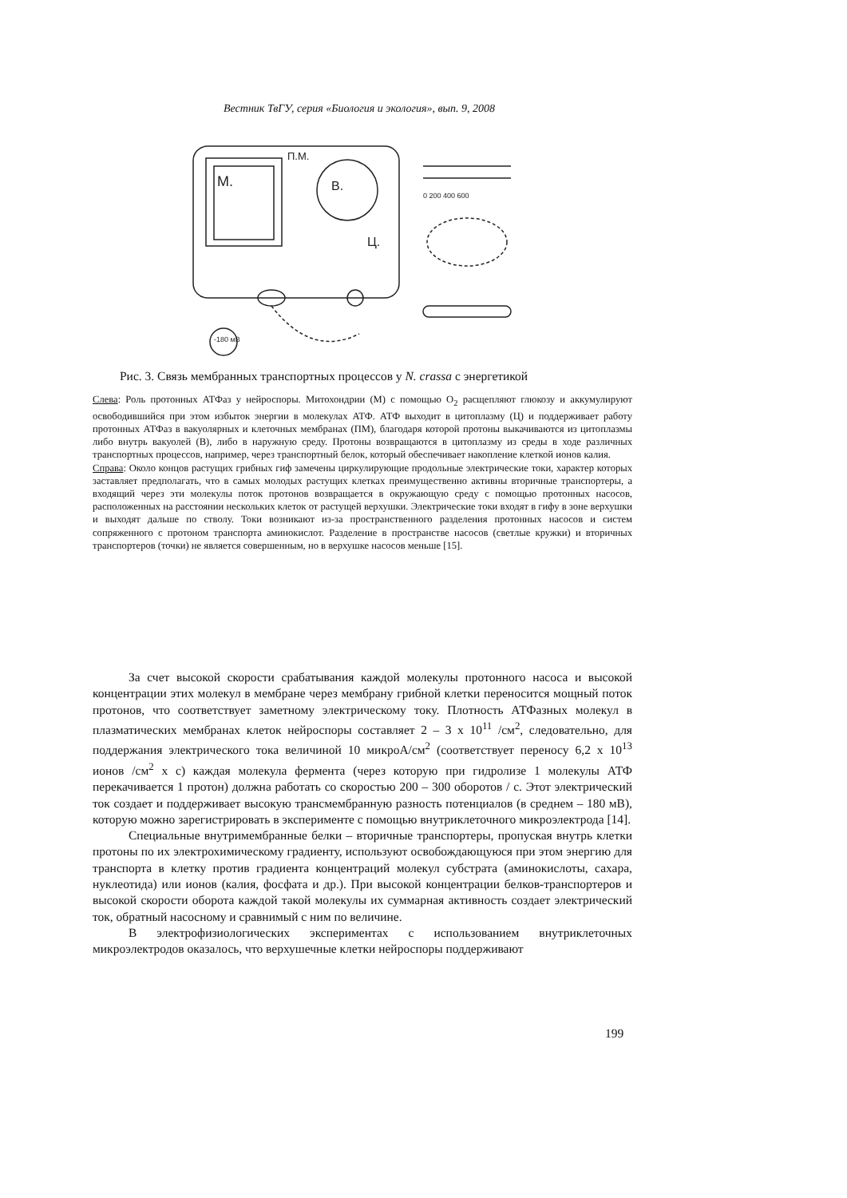Вестник ТвГУ, серия «Биология и экология», вып. 9, 2008
М.
В.
П.М.
Ц.
-180 мВ
0 200 400 600
Рис. 3. Связь мембранных транспортных процессов у N. crassa с энергетикой
Слева: Роль протонных АТФаз у нейроспоры. Митохондрии (М) с помощью О<sub>2</sub> расщепляют глюкозу и аккумулируют освободившийся при этом избыток энергии в молекулах АТФ. АТФ выходит в цитоплазму (Ц) и поддерживает работу протонных АТФаз в вакуолярных и клеточных мембранах (ПМ), благодаря которой протоны выкачиваются из цитоплазмы либо внутрь вакуолей (В), либо в наружную среду. Протоны возвращаются в цитоплазму из среды в ходе различных транспортных процессов, например, через транспортный белок, который обеспечивает накопление клеткой ионов калия.
Справа: Около концов растущих грибных гиф замечены циркулирующие продольные электрические токи, характер которых заставляет предполагать, что в самых молодых растущих клетках преимущественно активны вторичные транспортеры, а входящий через эти молекулы поток протонов возвращается в окружающую среду с помощью протонных насосов, расположенных на расстоянии нескольких клеток от растущей верхушки. Электрические токи входят в гифу в зоне верхушки и выходят дальше по стволу. Токи возникают из-за пространственного разделения протонных насосов и систем сопряженного с протоном транспорта аминокислот. Разделение в пространстве насосов (светлые кружки) и вторичных транспортеров (точки) не является совершенным, но в верхушке насосов меньше [15].
За счет высокой скорости срабатывания каждой молекулы протонного насоса и высокой концентрации этих молекул в мембране через мембрану грибной клетки переносится мощный поток протонов, что соответствует заметному электрическому току. Плотность АТФазных молекул в плазматических мембранах клеток нейроспоры составляет 2 – 3 х 10<sup>11</sup> /см<sup>2</sup>, следовательно, для поддержания электрического тока величиной 10 микроА/см<sup>2</sup> (соответствует переносу 6,2 х 10<sup>13</sup> ионов /см<sup>2</sup> х с) каждая молекула фермента (через которую при гидролизе 1 молекулы АТФ перекачивается 1 протон) должна работать со скоростью 200 – 300 оборотов / с. Этот электрический ток создает и поддерживает высокую трансмембранную разность потенциалов (в среднем – 180 мВ), которую можно зарегистрировать в эксперименте с помощью внутриклеточного микроэлектрода [14].
Специальные внутримембранные белки – вторичные транспортеры, пропуская внутрь клетки протоны по их электрохимическому градиенту, используют освобождающуюся при этом энергию для транспорта в клетку против градиента концентраций молекул субстрата (аминокислоты, сахара, нуклеотида) или ионов (калия, фосфата и др.). При высокой концентрации белков-транспортеров и высокой скорости оборота каждой такой молекулы их суммарная активность создает электрический ток, обратный насосному и сравнимый с ним по величине.
В электрофизиологических экспериментах с использованием внутриклеточных микроэлектродов оказалось, что верхушечные клетки нейроспоры поддерживают
199